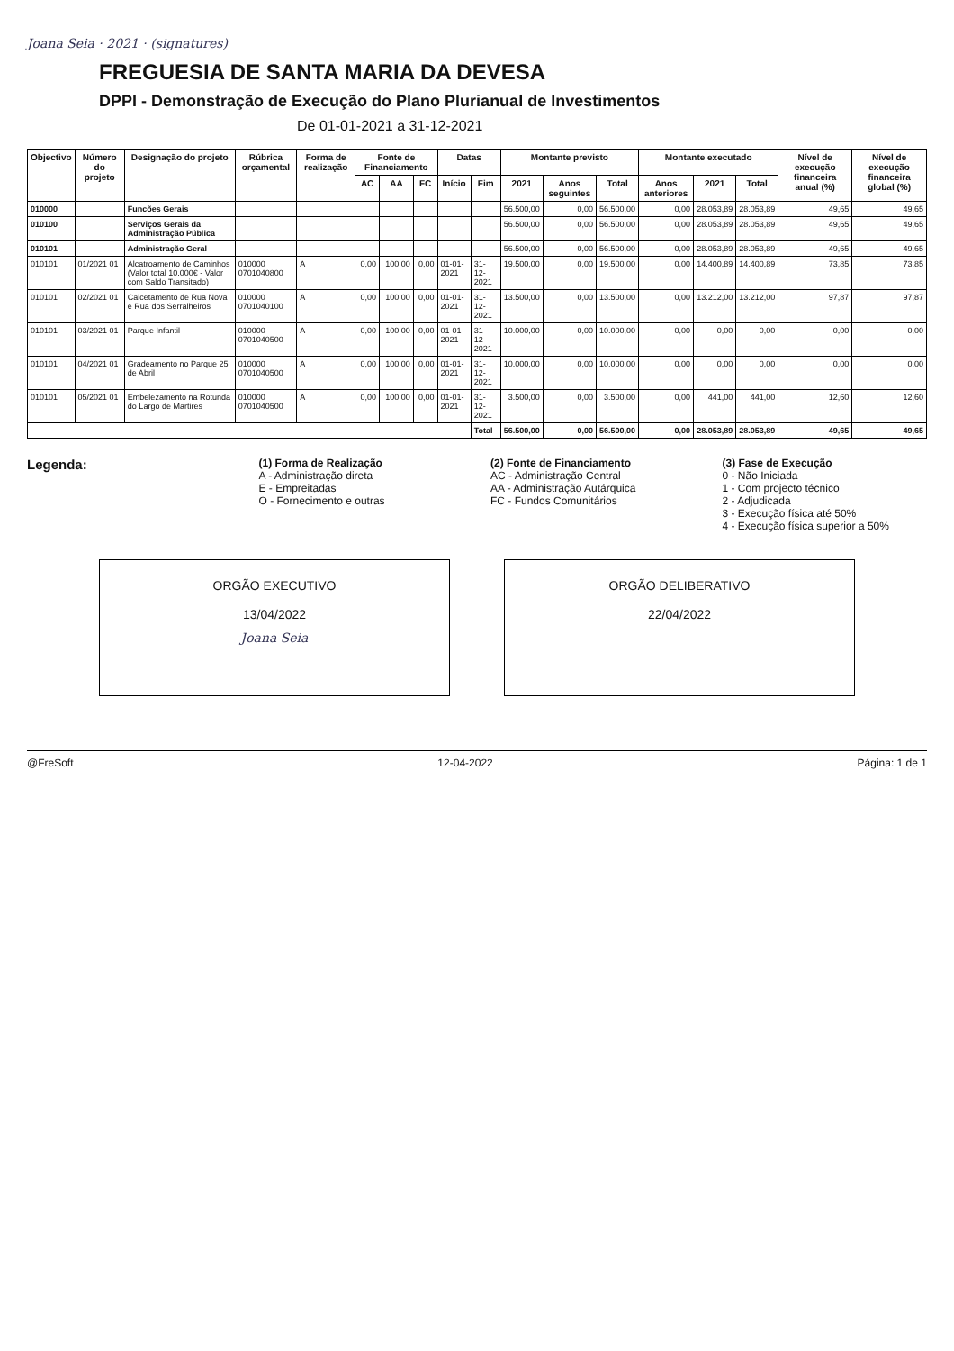Joana Seia · 2021 · (signatures)
FREGUESIA DE SANTA MARIA DA DEVESA
DPPI - Demonstração de Execução do Plano Plurianual de Investimentos
De 01-01-2021 a 31-12-2021
| Objectivo | Número do projeto | Designação do projeto | Rúbrica orçamental | Forma de realização | Fonte de Financiamento | | | Datas | | Montante previsto | | | Montante executado | | | Nível de execução financeira anual (%) | Nível de execução financeira global (%) |
| --- | --- | --- | --- | --- | --- | --- | --- | --- | --- | --- | --- | --- | --- | --- | --- | --- | --- |
| | | | | | AC | AA | FC | Início | Fim | 2021 | Anos seguintes | Total | Anos anteriores | 2021 | Total | | |
| 010000 | | Funcões Gerais | | | | | | | | 56.500,00 | 0,00 | 56.500,00 | 0,00 | 28.053,89 | 28.053,89 | 49,65 | 49,65 |
| 010100 | | Serviços Gerais da Administração Pública | | | | | | | | 56.500,00 | 0,00 | 56.500,00 | 0,00 | 28.053,89 | 28.053,89 | 49,65 | 49,65 |
| 010101 | | Administração Geral | | | | | | | | 56.500,00 | 0,00 | 56.500,00 | 0,00 | 28.053,89 | 28.053,89 | 49,65 | 49,65 |
| 010101 | 01/2021 01 | Alcatroamento de Caminhos (Valor total 10.000€ - Valor com Saldo Transitado) | 010000 0701040800 | A | 0,00 | 100,00 | 0,00 | 01-01-2021 | 31-12-2021 | 19.500,00 | 0,00 | 19.500,00 | 0,00 | 14.400,89 | 14.400,89 | 73,85 | 73,85 |
| 010101 | 02/2021 01 | Calcetamento de Rua Nova e Rua dos Serralheiros | 010000 0701040100 | A | 0,00 | 100,00 | 0,00 | 01-01-2021 | 31-12-2021 | 13.500,00 | 0,00 | 13.500,00 | 0,00 | 13.212,00 | 13.212,00 | 97,87 | 97,87 |
| 010101 | 03/2021 01 | Parque Infantil | 010000 0701040500 | A | 0,00 | 100,00 | 0,00 | 01-01-2021 | 31-12-2021 | 10.000,00 | 0,00 | 10.000,00 | 0,00 | 0,00 | 0,00 | 0,00 | 0,00 |
| 010101 | 04/2021 01 | Gradeamento no Parque 25 de Abril | 010000 0701040500 | A | 0,00 | 100,00 | 0,00 | 01-01-2021 | 31-12-2021 | 10.000,00 | 0,00 | 10.000,00 | 0,00 | 0,00 | 0,00 | 0,00 | 0,00 |
| 010101 | 05/2021 01 | Embelezamento na Rotunda do Largo de Martires | 010000 0701040500 | A | 0,00 | 100,00 | 0,00 | 01-01-2021 | 31-12-2021 | 3.500,00 | 0,00 | 3.500,00 | 0,00 | 441,00 | 441,00 | 12,60 | 12,60 |
| | | | | | | | | | Total | 56.500,00 | 0,00 | 56.500,00 | 0,00 | 28.053,89 | 28.053,89 | 49,65 | 49,65 |
Legenda:
(1) Forma de Realização
A - Administração direta
E - Empreitadas
O - Fornecimento e outras
(2) Fonte de Financiamento
AC - Administração Central
AA - Administração Autárquica
FC - Fundos Comunitários
(3) Fase de Execução
0 - Não Iniciada
1 - Com projecto técnico
2 - Adjudicada
3 - Execução física até 50%
4 - Execução física superior a 50%
ORGÃO EXECUTIVO
13/04/2022
Joana Seia
ORGÃO DELIBERATIVO
22/04/2022
@FreSoft 12-04-2022 Página: 1 de 1